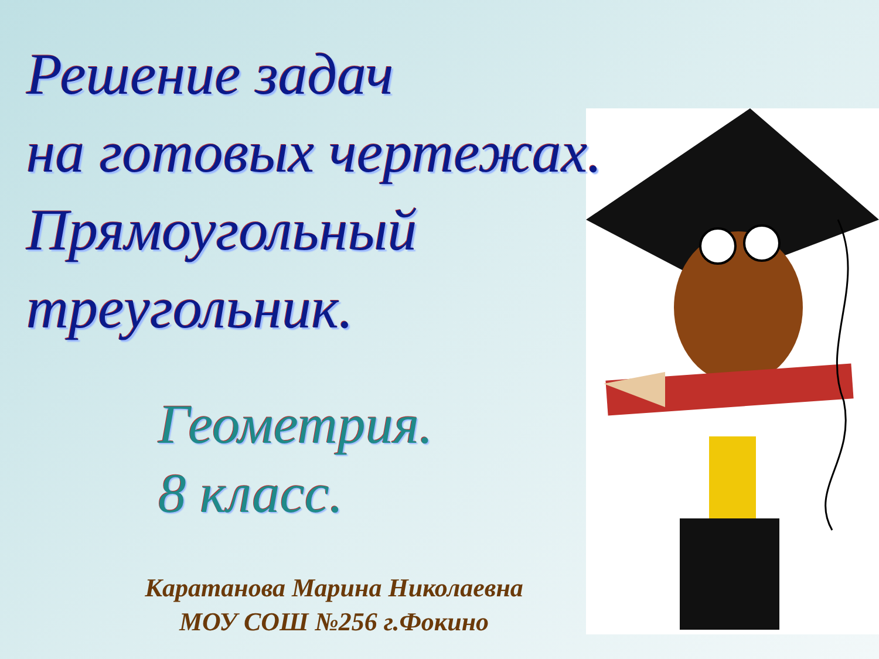Решение задач
на готовых чертежах.
Прямоугольный
треугольник.
Геометрия.
8 класс.
Каратанова Марина Николаевна
МОУ СОШ №256 г.Фокино